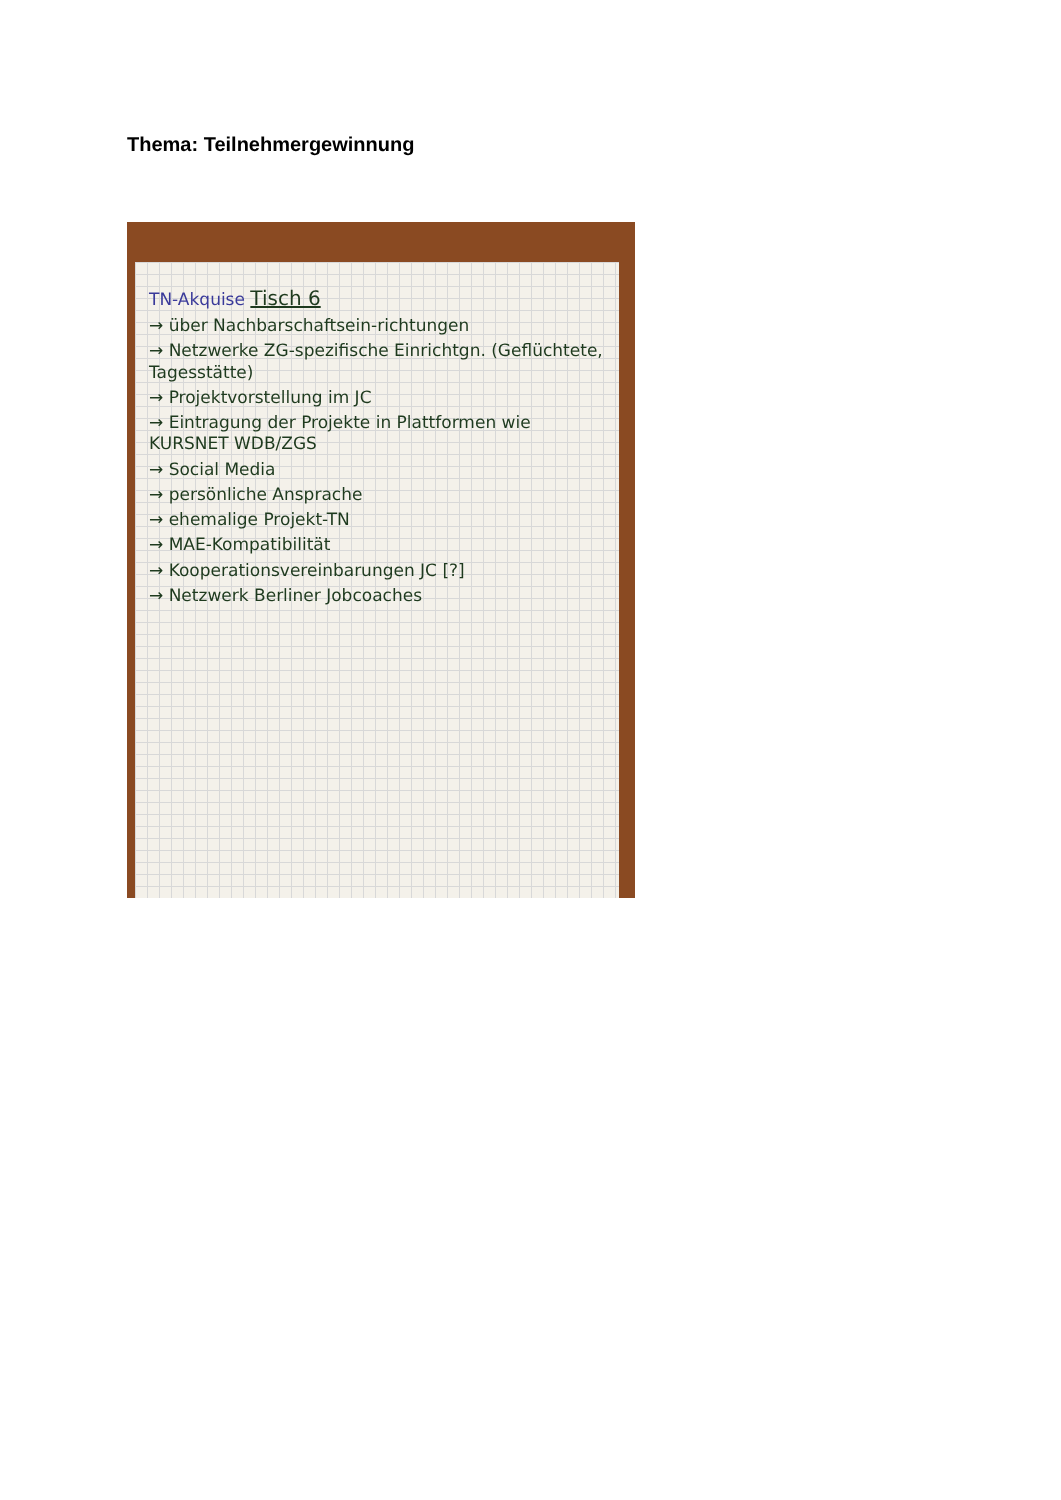Thema: Teilnehmergewinnung
TN-Akquise Tisch 6
→ über Nachbarschaftsein-richtungen
→ Netzwerke ZG-spezifische Einrichtgn. (Geflüchtete, Tagesstätte)
→ Projektvorstellung im JC
→ Eintragung der Projekte in Plattformen wie KURSNET WDB/ZGS
→ Social Media
→ persönliche Ansprache
→ ehemalige Projekt-TN
→ MAE-Kompatibilität
→ Kooperationsvereinbarungen JC [?]
→ Netzwerk Berliner Jobcoaches